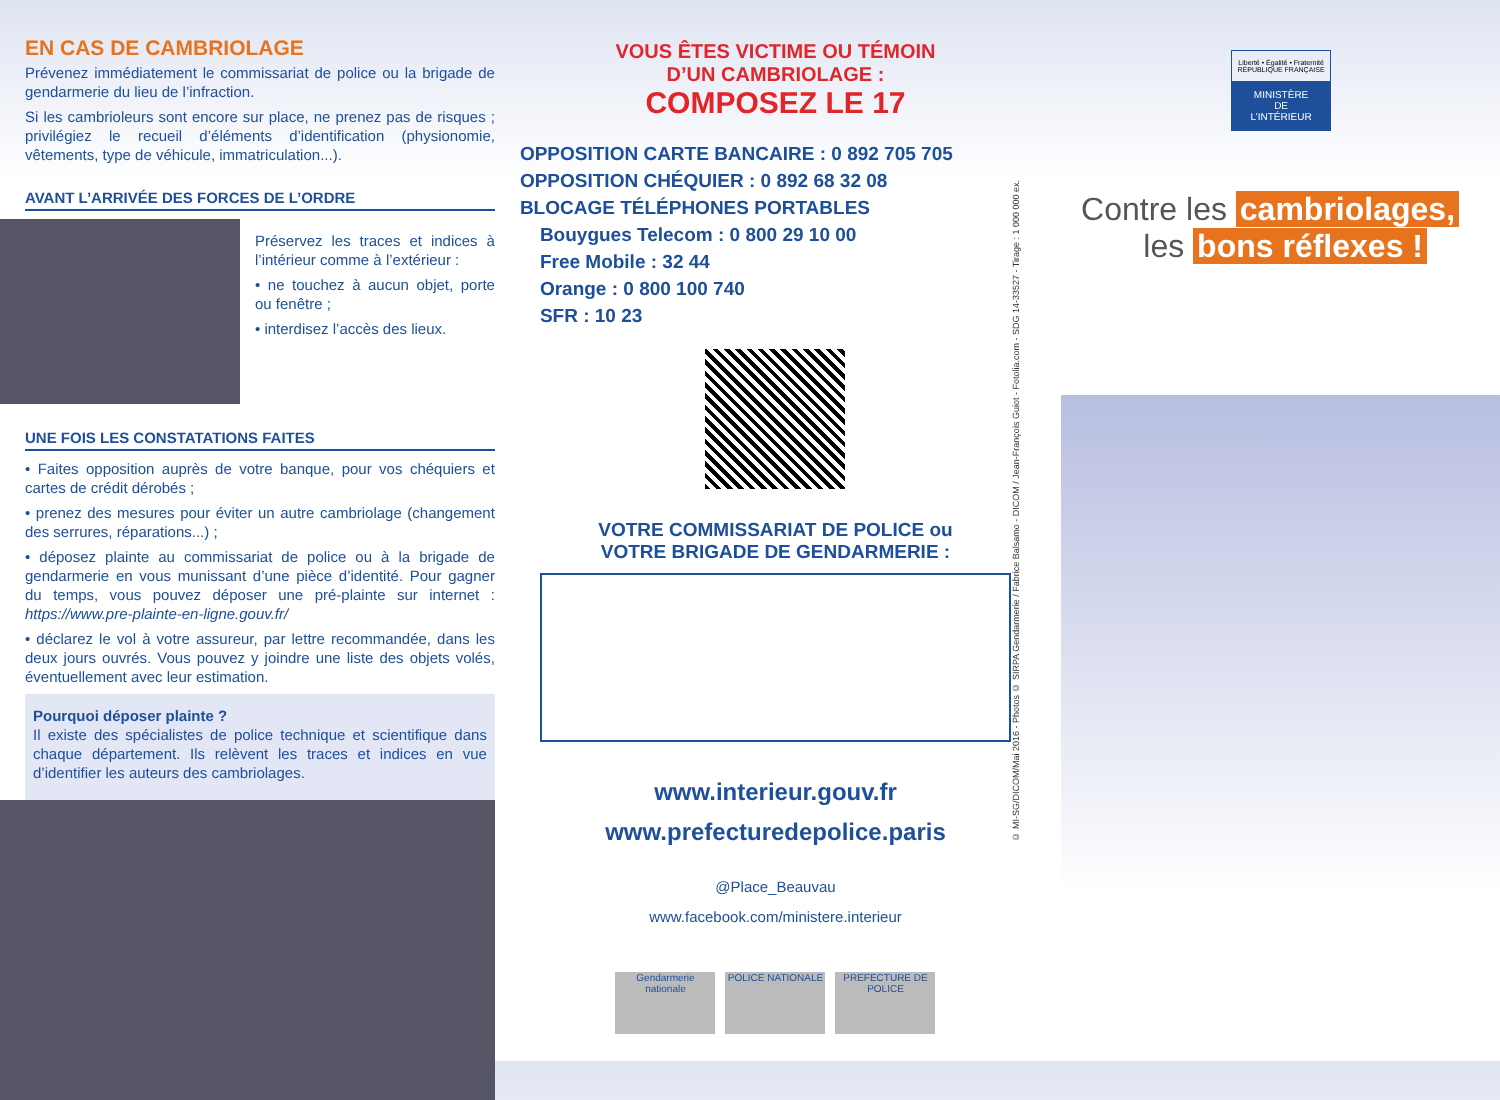EN CAS DE CAMBRIOLAGE
Prévenez immédiatement le commissariat de police ou la brigade de gendarmerie du lieu de l’infraction.
Si les cambrioleurs sont encore sur place, ne prenez pas de risques ; privilégiez le recueil d’éléments d’identification (physionomie, vêtements, type de véhicule, immatriculation...).
AVANT L’ARRIVÉE DES FORCES DE L’ORDRE
Préservez les traces et indices à l’intérieur comme à l’extérieur :
• ne touchez à aucun objet, porte ou fenêtre ;
• interdisez l’accès des lieux.
UNE FOIS LES CONSTATATIONS FAITES
• Faites opposition auprès de votre banque, pour vos chéquiers et cartes de crédit dérobés ;
• prenez des mesures pour éviter un autre cambriolage (changement des serrures, réparations...) ;
• déposez plainte au commissariat de police ou à la brigade de gendarmerie en vous munissant d’une pièce d’identité. Pour gagner du temps, vous pouvez déposer une pré-plainte sur internet : https://www.pre-plainte-en-ligne.gouv.fr/
• déclarez le vol à votre assureur, par lettre recommandée, dans les deux jours ouvrés. Vous pouvez y joindre une liste des objets volés, éventuellement avec leur estimation.
Pourquoi déposer plainte ?
Il existe des spécialistes de police technique et scientifique dans chaque département. Ils relèvent les traces et indices en vue d’identifier les auteurs des cambriolages.
VOUS ÊTES VICTIME OU TÉMOIN
D’UN CAMBRIOLAGE :
COMPOSEZ LE 17
OPPOSITION CARTE BANCAIRE : 0 892 705 705
OPPOSITION CHÉQUIER : 0 892 68 32 08
BLOCAGE TÉLÉPHONES PORTABLES
Bouygues Telecom : 0 800 29 10 00
Free Mobile : 32 44
Orange : 0 800 100 740
SFR : 10 23
VOTRE COMMISSARIAT DE POLICE ou
VOTRE BRIGADE DE GENDARMERIE :
www.interieur.gouv.fr
www.prefecturedepolice.paris
@Place_Beauvau
www.facebook.com/ministere.interieur
Gendarmerie nationale
POLICE NATIONALE PREFECTURE DE POLICE
© MI-SG/DICOM/Mai 2016 - Photos © SIRPA Gendarmerie / Fabrice Balsamo - DICOM / Jean-François Guiot - Fotolia.com - SDG 14-33527 - Tirage : 1 000 000 ex.
Liberté • Égalité • Fraternité
RÉPUBLIQUE FRANÇAISE
MINISTÈRE
DE
L’INTÉRIEUR
Contre les cambriolages,
les bons réflexes !